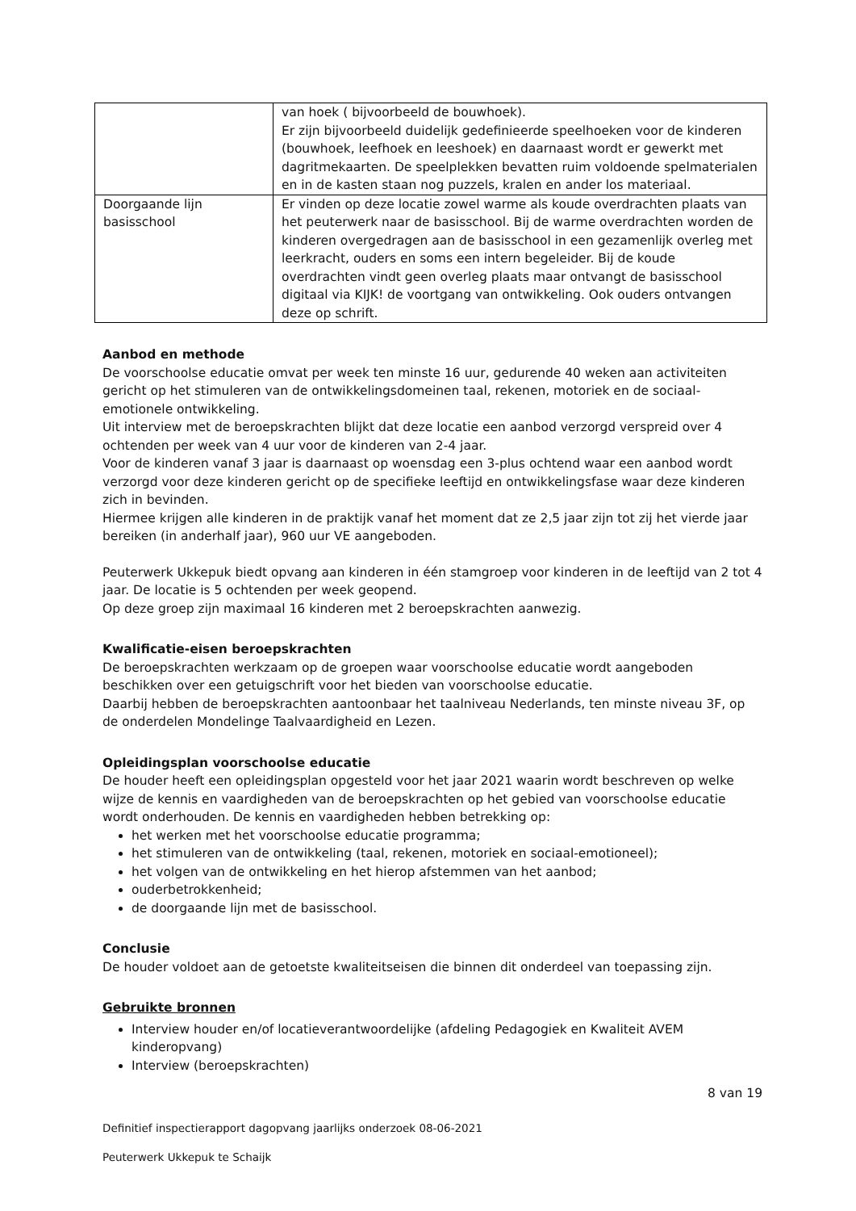| | van hoek ( bijvoorbeeld de bouwhoek). Er zijn bijvoorbeeld duidelijk gedefinieerde speelhoeken voor de kinderen (bouwhoek, leefhoek en leeshoek) en daarnaast wordt er gewerkt met dagritmekaarten. De speelplekken bevatten ruim voldoende spelmaterialen en in de kasten staan nog puzzels, kralen en ander los materiaal. |
| Doorgaande lijn basisschool | Er vinden op deze locatie zowel warme als koude overdrachten plaats van het peuterwerk naar de basisschool. Bij de warme overdrachten worden de kinderen overgedragen aan de basisschool in een gezamenlijk overleg met leerkracht, ouders en soms een intern begeleider. Bij de koude overdrachten vindt geen overleg plaats maar ontvangt de basisschool digitaal via KIJK! de voortgang van ontwikkeling. Ook ouders ontvangen deze op schrift. |
Aanbod en methode
De voorschoolse educatie omvat per week ten minste 16 uur, gedurende 40 weken aan activiteiten gericht op het stimuleren van de ontwikkelingsdomeinen taal, rekenen, motoriek en de sociaal-emotionele ontwikkeling.
Uit interview met de beroepskrachten blijkt dat deze locatie een aanbod verzorgd verspreid over 4 ochtenden per week van 4 uur voor de kinderen van 2-4 jaar.
Voor de kinderen vanaf 3 jaar is daarnaast op woensdag een 3-plus ochtend waar een aanbod wordt verzorgd voor deze kinderen gericht op de specifieke leeftijd en ontwikkelingsfase waar deze kinderen zich in bevinden.
Hiermee krijgen alle kinderen in de praktijk vanaf het moment dat ze 2,5 jaar zijn tot zij het vierde jaar bereiken (in anderhalf jaar), 960 uur VE aangeboden.
Peuterwerk Ukkepuk biedt opvang aan kinderen in één stamgroep voor kinderen in de leeftijd van 2 tot 4 jaar. De locatie is 5 ochtenden per week geopend.
Op deze groep zijn maximaal 16 kinderen met 2 beroepskrachten aanwezig.
Kwalificatie-eisen beroepskrachten
De beroepskrachten werkzaam op de groepen waar voorschoolse educatie wordt aangeboden beschikken over een getuigschrift voor het bieden van voorschoolse educatie.
Daarbij hebben de beroepskrachten aantoonbaar het taalniveau Nederlands, ten minste niveau 3F, op de onderdelen Mondelinge Taalvaardigheid en Lezen.
Opleidingsplan voorschoolse educatie
De houder heeft een opleidingsplan opgesteld voor het jaar 2021 waarin wordt beschreven op welke wijze de kennis en vaardigheden van de beroepskrachten op het gebied van voorschoolse educatie wordt onderhouden. De kennis en vaardigheden hebben betrekking op:
het werken met het voorschoolse educatie programma;
het stimuleren van de ontwikkeling (taal, rekenen, motoriek en sociaal-emotioneel);
het volgen van de ontwikkeling en het hierop afstemmen van het aanbod;
ouderbetrokkenheid;
de doorgaande lijn met de basisschool.
Conclusie
De houder voldoet aan de getoetste kwaliteitseisen die binnen dit onderdeel van toepassing zijn.
Gebruikte bronnen
Interview houder en/of locatieverantwoordelijke (afdeling Pedagogiek en Kwaliteit AVEM kinderopvang)
Interview (beroepskrachten)
8 van 19
Definitief inspectierapport dagopvang jaarlijks onderzoek 08-06-2021
Peuterwerk Ukkepuk te Schaijk